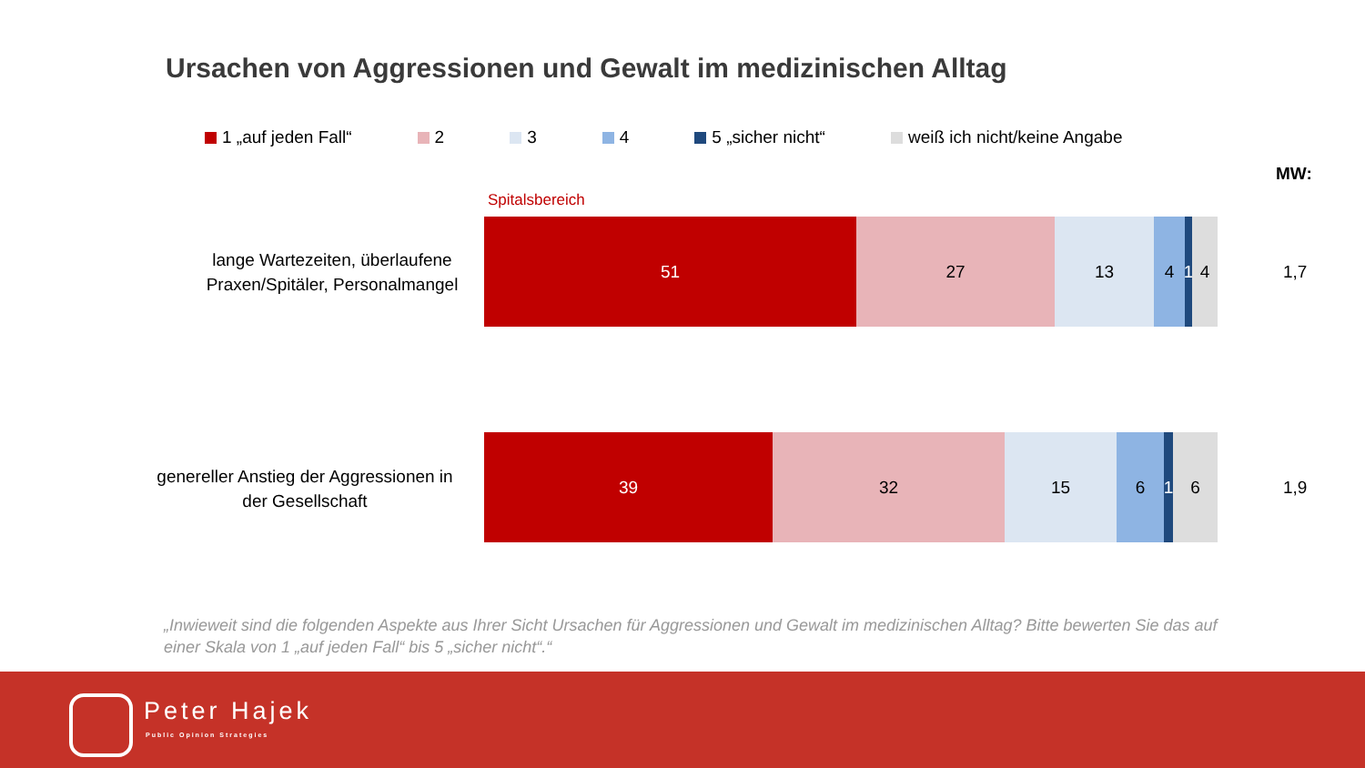Ursachen von Aggressionen und Gewalt im medizinischen Alltag
1 „auf jeden Fall“ 2 3 4 5 „sicher nicht“ weiß ich nicht/keine Angabe
MW:
Spitalsbereich
lange Wartezeiten, überlaufene
Praxen/Spitäler, Personalmangel
51 27 13 4 1
4
1,7
genereller Anstieg der Aggressionen in
der Gesellschaft
39 32 15 6 1
6
1,9
„Inwieweit sind die folgenden Aspekte aus Ihrer Sicht Ursachen für Aggressionen und Gewalt im medizinischen Alltag? Bitte bewerten Sie das auf einer Skala von 1 „auf jeden Fall“ bis 5 „sicher nicht“.“
Peter Hajek
Public Opinion Strategies